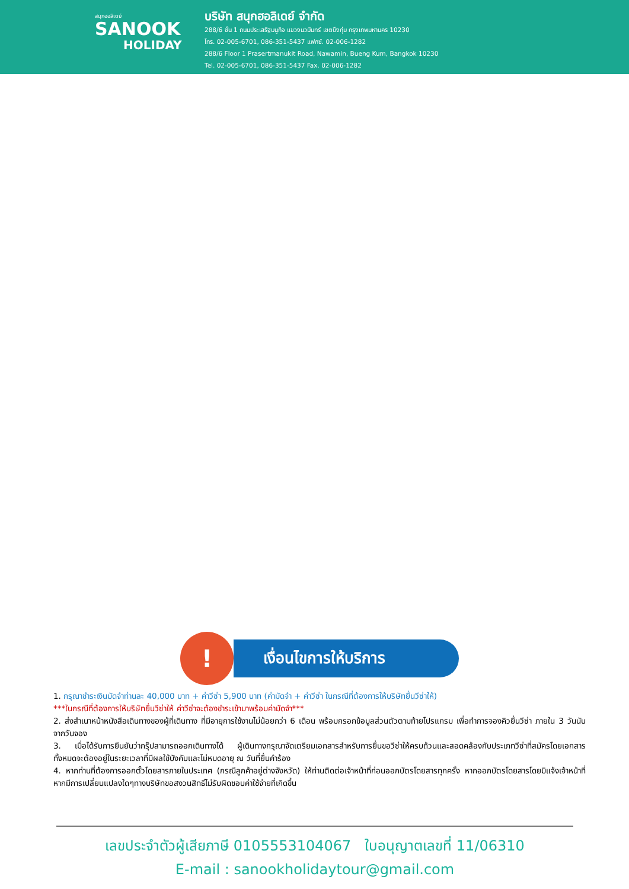สนุกฮอลิเดย์
SANOOK
HOLIDAY
บริษัท สนุกฮอลิเดย์ จำกัด
288/6 ชั้น 1 ถนนประเสริฐมนูกิจ แขวงนวมินทร์ เขตบึงกุ่ม กรุงเทพมหานคร 10230
โทร. 02-005-6701, 086-351-5437 แฟกซ์. 02-006-1282
288/6 Floor 1 Prasertmanukit Road, Nawamin, Bueng Kum, Bangkok 10230
Tel. 02-005-6701, 086-351-5437 Fax. 02-006-1282
!
เงื่อนไขการให้บริการ
1. กรุณาชำระเงินมัดจำท่านละ 40,000 บาท + ค่าวีซ่า 5,900 บาท (ค่ามัดจำ + ค่าวีซ่า ในกรณีที่ต้องการให้บริษัทยื่นวีซ่าให้)
***ในกรณีที่ต้องการให้บริษัทยื่นวีซ่าให้ ค่าวีซ่าจะต้องชำระเข้ามาพร้อมค่ามัดจำ***
2. ส่งสำเนาหน้าหนังสือเดินทางของผู้ที่เดินทาง ที่มีอายุการใช้งานไม่น้อยกว่า 6 เดือน พร้อมกรอกข้อมูลส่วนตัวตามท้ายโปรแกรม เพื่อทำการจองคิวยื่นวีซ่า ภายใน 3 วันนับจากวันจอง
3. เมื่อได้รับการยืนยันว่ากรุ๊ปสามารถออกเดินทางได้ ผู้เดินทางกรุณาจัดเตรียมเอกสารสำหรับการยื่นขอวีซ่าให้ครบถ้วนและสอดคล้องกับประเภทวีซ่าที่สมัครโดยเอกสารทั้งหมดจะต้องอยู่ในระยะเวลาที่มีผลใช้บังคับและไม่หมดอายุ ณ วันที่ยื่นคำร้อง
4. หากท่านที่ต้องการออกตั๋วโดยสารภายในประเทศ (กรณีลูกค้าอยู่ต่างจังหวัด) ให้ท่านติดต่อเจ้าหน้าที่ก่อนออกบัตรโดยสารทุกครั้ง หากออกบัตรโดยสารโดยมิแจ้งเจ้าหน้าที่ หากมีการเปลี่ยนแปลงใดๆทางบริษัทขอสงวนสิทธิ์ไม่รับผิดชอบค่าใช้จ่ายที่เกิดขึ้น
เลขประจำตัวผู้เสียภาษี 0105553104067 ใบอนุญาตเลขที่ 11/06310
E-mail : sanookholidaytour@gmail.com